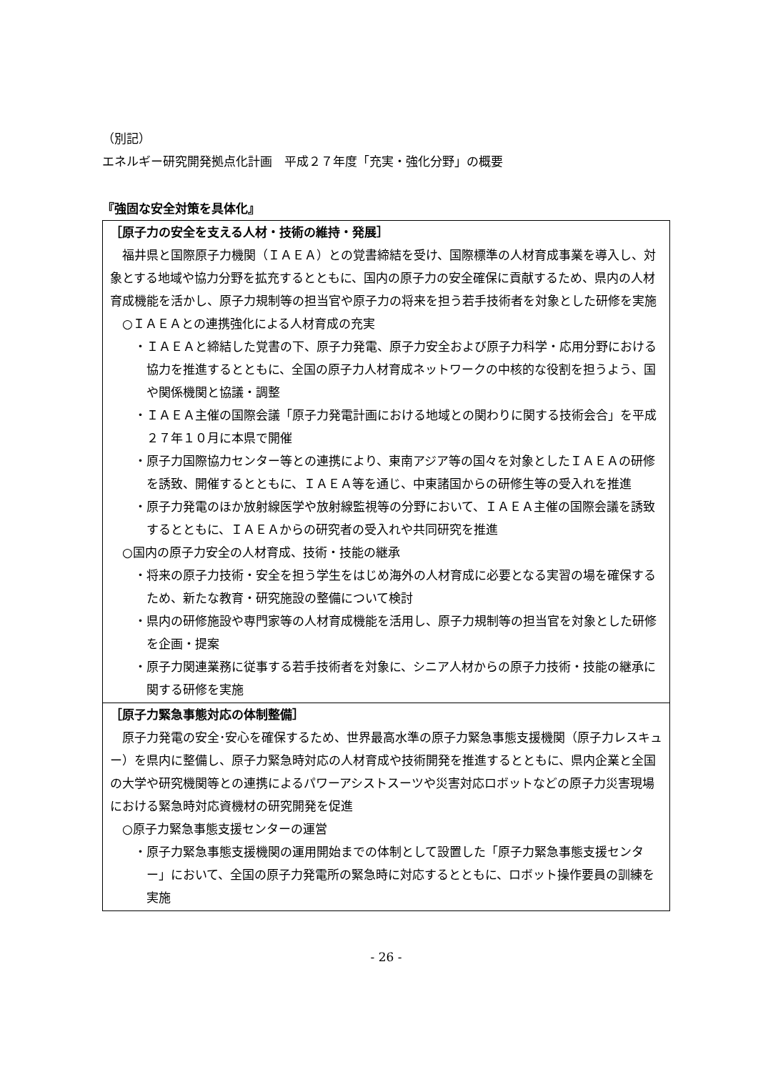（別記）
エネルギー研究開発拠点化計画　平成２７年度「充実・強化分野」の概要
『強固な安全対策を具体化』
| ［原子力の安全を支える人材・技術の維持・発展］ 福井県と国際原子力機関（ＩＡＥＡ）との覚書締結を受け、国際標準の人材育成事業を導入し、対象とする地域や協力分野を拡充するとともに、国内の原子力の安全確保に貢献するため、県内の人材育成機能を活かし、原子力規制等の担当官や原子力の将来を担う若手技術者を対象とした研修を実施 ○ＩＡＥＡとの連携強化による人材育成の充実 ・ＩＡＥＡと締結した覚書の下、原子力発電、原子力安全および原子力科学・応用分野における協力を推進するとともに、全国の原子力人材育成ネットワークの中核的な役割を担うよう、国や関係機関と協議・調整 ・ＩＡＥＡ主催の国際会議「原子力発電計画における地域との関わりに関する技術会合」を平成２７年１０月に本県で開催 ・原子力国際協力センター等との連携により、東南アジア等の国々を対象としたＩＡＥＡの研修を誘致、開催するとともに、ＩＡＥＡ等を通じ、中東諸国からの研修生等の受入れを推進 ・原子力発電のほか放射線医学や放射線監視等の分野において、ＩＡＥＡ主催の国際会議を誘致するとともに、ＩＡＥＡからの研究者の受入れや共同研究を推進 ○国内の原子力安全の人材育成、技術・技能の継承 ・将来の原子力技術・安全を担う学生をはじめ海外の人材育成に必要となる実習の場を確保するため、新たな教育・研究施設の整備について検討 ・県内の研修施設や専門家等の人材育成機能を活用し、原子力規制等の担当官を対象とした研修を企画・提案 ・原子力関連業務に従事する若手技術者を対象に、シニア人材からの原子力技術・技能の継承に関する研修を実施 |
| ［原子力緊急事態対応の体制整備］ 原子力発電の安全･安心を確保するため、世界最高水準の原子力緊急事態支援機関（原子力レスキュー）を県内に整備し、原子力緊急時対応の人材育成や技術開発を推進するとともに、県内企業と全国の大学や研究機関等との連携によるパワーアシストスーツや災害対応ロボットなどの原子力災害現場における緊急時対応資機材の研究開発を促進 ○原子力緊急事態支援センターの運営 ・原子力緊急事態支援機関の運用開始までの体制として設置した「原子力緊急事態支援センター」において、全国の原子力発電所の緊急時に対応するとともに、ロボット操作要員の訓練を実施 |
- 26 -